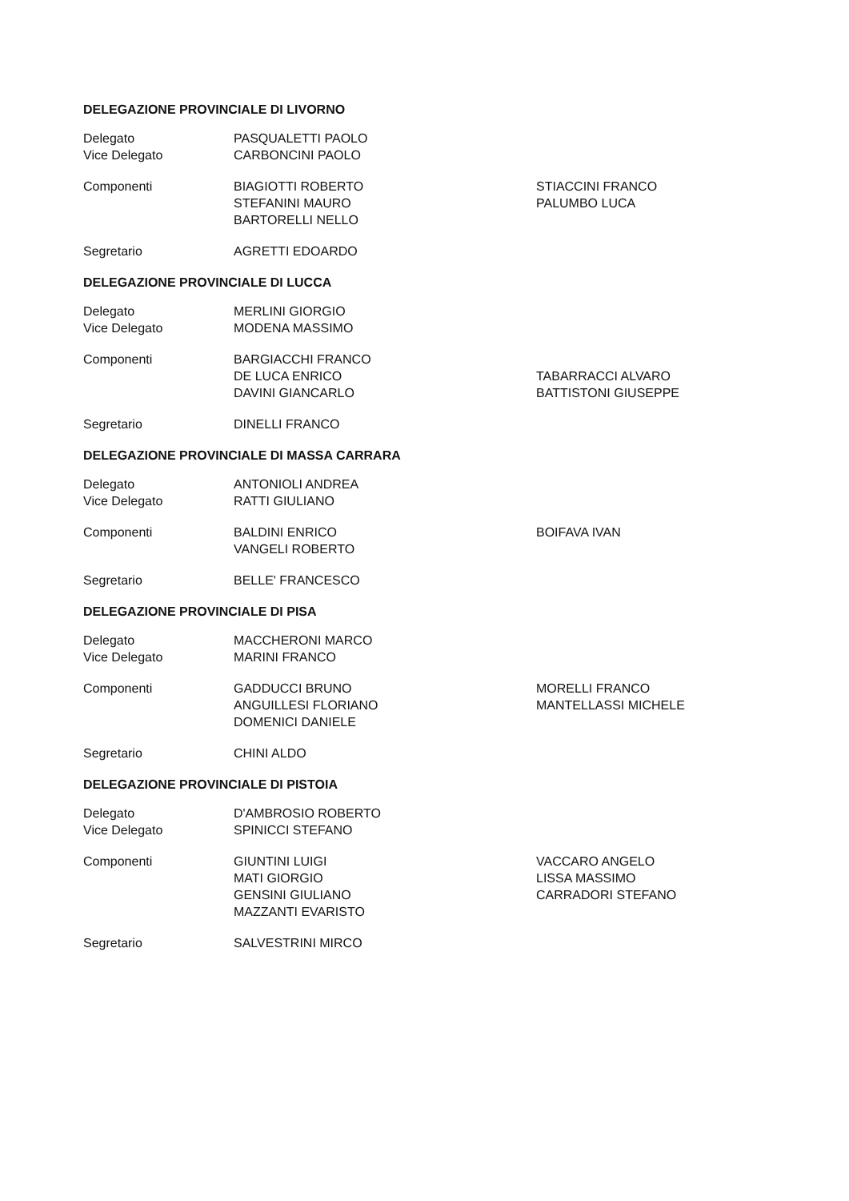DELEGAZIONE PROVINCIALE DI LIVORNO
Delegato
Vice Delegato
PASQUALETTI PAOLO
CARBONCINI PAOLO
Componenti BIAGIOTTI ROBERTO
STEFANINI MAURO
BARTORELLI NELLO
STIACCINI FRANCO
PALUMBO LUCA
Segretario AGRETTI EDOARDO
DELEGAZIONE PROVINCIALE DI LUCCA
Delegato
Vice Delegato
MERLINI GIORGIO
MODENA MASSIMO
Componenti BARGIACCHI FRANCO
DE LUCA ENRICO
DAVINI GIANCARLO
TABARRACCI ALVARO
BATTISTONI GIUSEPPE
Segretario DINELLI FRANCO
DELEGAZIONE PROVINCIALE DI MASSA CARRARA
Delegato
Vice Delegato
ANTONIOLI ANDREA
RATTI GIULIANO
Componenti BALDINI ENRICO
VANGELI ROBERTO
BOIFAVA IVAN
Segretario BELLE' FRANCESCO
DELEGAZIONE PROVINCIALE DI PISA
Delegato
Vice Delegato
MACCHERONI MARCO
MARINI FRANCO
Componenti GADDUCCI BRUNO
ANGUILLESI FLORIANO
DOMENICI DANIELE
MORELLI FRANCO
MANTELLASSI MICHELE
Segretario CHINI ALDO
DELEGAZIONE PROVINCIALE DI PISTOIA
Delegato
Vice Delegato
D'AMBROSIO ROBERTO
SPINICCI STEFANO
Componenti GIUNTINI LUIGI
MATI GIORGIO
GENSINI GIULIANO
MAZZANTI EVARISTO
VACCARO ANGELO
LISSA MASSIMO
CARRADORI STEFANO
Segretario SALVESTRINI MIRCO